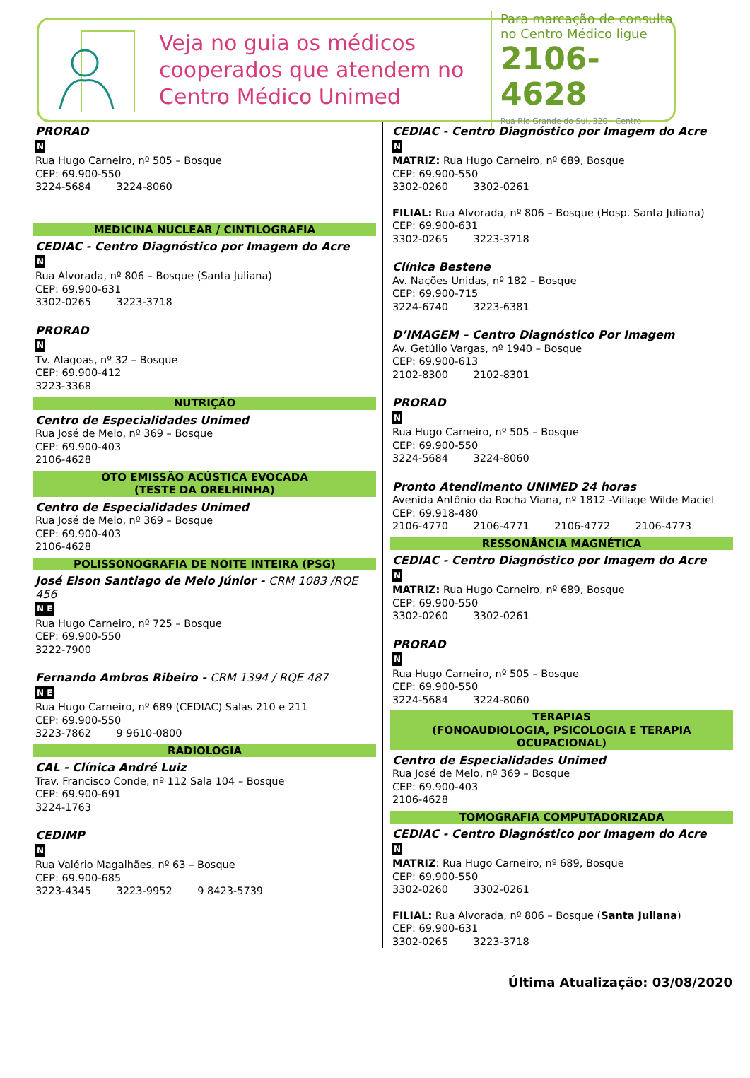Veja no guia os médicos cooperados que atendem no Centro Médico Unimed
Para marcação de consulta no Centro Médico ligue
2106-4628
Rua Rio Grande do Sul, 320 - Centro
PRORAD
N
Rua Hugo Carneiro, nº 505 – Bosque
CEP: 69.900-550
3224-5684 3224-8060
MEDICINA NUCLEAR / CINTILOGRAFIA
CEDIAC - Centro Diagnóstico por Imagem do Acre
N
Rua Alvorada, nº 806 – Bosque (Santa Juliana)
CEP: 69.900-631
3302-0265 3223-3718
PRORAD
N
Tv. Alagoas, nº 32 – Bosque
CEP: 69.900-412
3223-3368
NUTRIÇÃO
Centro de Especialidades Unimed
Rua José de Melo, nº 369 – Bosque
CEP: 69.900-403
2106-4628
OTO EMISSÃO ACÚSTICA EVOCADA
(TESTE DA ORELHINHA)
Centro de Especialidades Unimed
Rua José de Melo, nº 369 – Bosque
CEP: 69.900-403
2106-4628
POLISSONOGRAFIA DE NOITE INTEIRA (PSG)
José Elson Santiago de Melo Júnior - CRM 1083 /RQE 456
N E
Rua Hugo Carneiro, nº 725 – Bosque
CEP: 69.900-550
3222-7900
Fernando Ambros Ribeiro - CRM 1394 / RQE 487
N E
Rua Hugo Carneiro, nº 689 (CEDIAC) Salas 210 e 211
CEP: 69.900-550
3223-7862 9 9610-0800
RADIOLOGIA
CAL - Clínica André Luiz
Trav. Francisco Conde, nº 112 Sala 104 – Bosque
CEP: 69.900-691
3224-1763
CEDIMP
N
Rua Valério Magalhães, nº 63 – Bosque
CEP: 69.900-685
3223-4345 3223-9952 9 8423-5739
CEDIAC - Centro Diagnóstico por Imagem do Acre
N
MATRIZ: Rua Hugo Carneiro, nº 689, Bosque
CEP: 69.900-550
3302-0260 3302-0261
FILIAL: Rua Alvorada, nº 806 – Bosque (Hosp. Santa Juliana)
CEP: 69.900-631
3302-0265 3223-3718
Clínica Bestene
Av. Nações Unidas, nº 182 – Bosque
CEP: 69.900-715
3224-6740 3223-6381
D’IMAGEM – Centro Diagnóstico Por Imagem
Av. Getúlio Vargas, nº 1940 – Bosque
CEP: 69.900-613
2102-8300 2102-8301
PRORAD
N
Rua Hugo Carneiro, nº 505 – Bosque
CEP: 69.900-550
3224-5684 3224-8060
Pronto Atendimento UNIMED 24 horas
Avenida Antônio da Rocha Viana, nº 1812 -Village Wilde Maciel
CEP: 69.918-480
2106-4770 2106-4771 2106-4772 2106-4773
RESSONÂNCIA MAGNÉTICA
CEDIAC - Centro Diagnóstico por Imagem do Acre
N
MATRIZ: Rua Hugo Carneiro, nº 689, Bosque
CEP: 69.900-550
3302-0260 3302-0261
PRORAD
N
Rua Hugo Carneiro, nº 505 – Bosque
CEP: 69.900-550
3224-5684 3224-8060
TERAPIAS
(FONOAUDIOLOGIA, PSICOLOGIA E TERAPIA OCUPACIONAL)
Centro de Especialidades Unimed
Rua José de Melo, nº 369 – Bosque
CEP: 69.900-403
2106-4628
TOMOGRAFIA COMPUTADORIZADA
CEDIAC - Centro Diagnóstico por Imagem do Acre
N
MATRIZ: Rua Hugo Carneiro, nº 689, Bosque
CEP: 69.900-550
3302-0260 3302-0261
FILIAL: Rua Alvorada, nº 806 – Bosque (Santa Juliana)
CEP: 69.900-631
3302-0265 3223-3718
Última Atualização: 03/08/2020